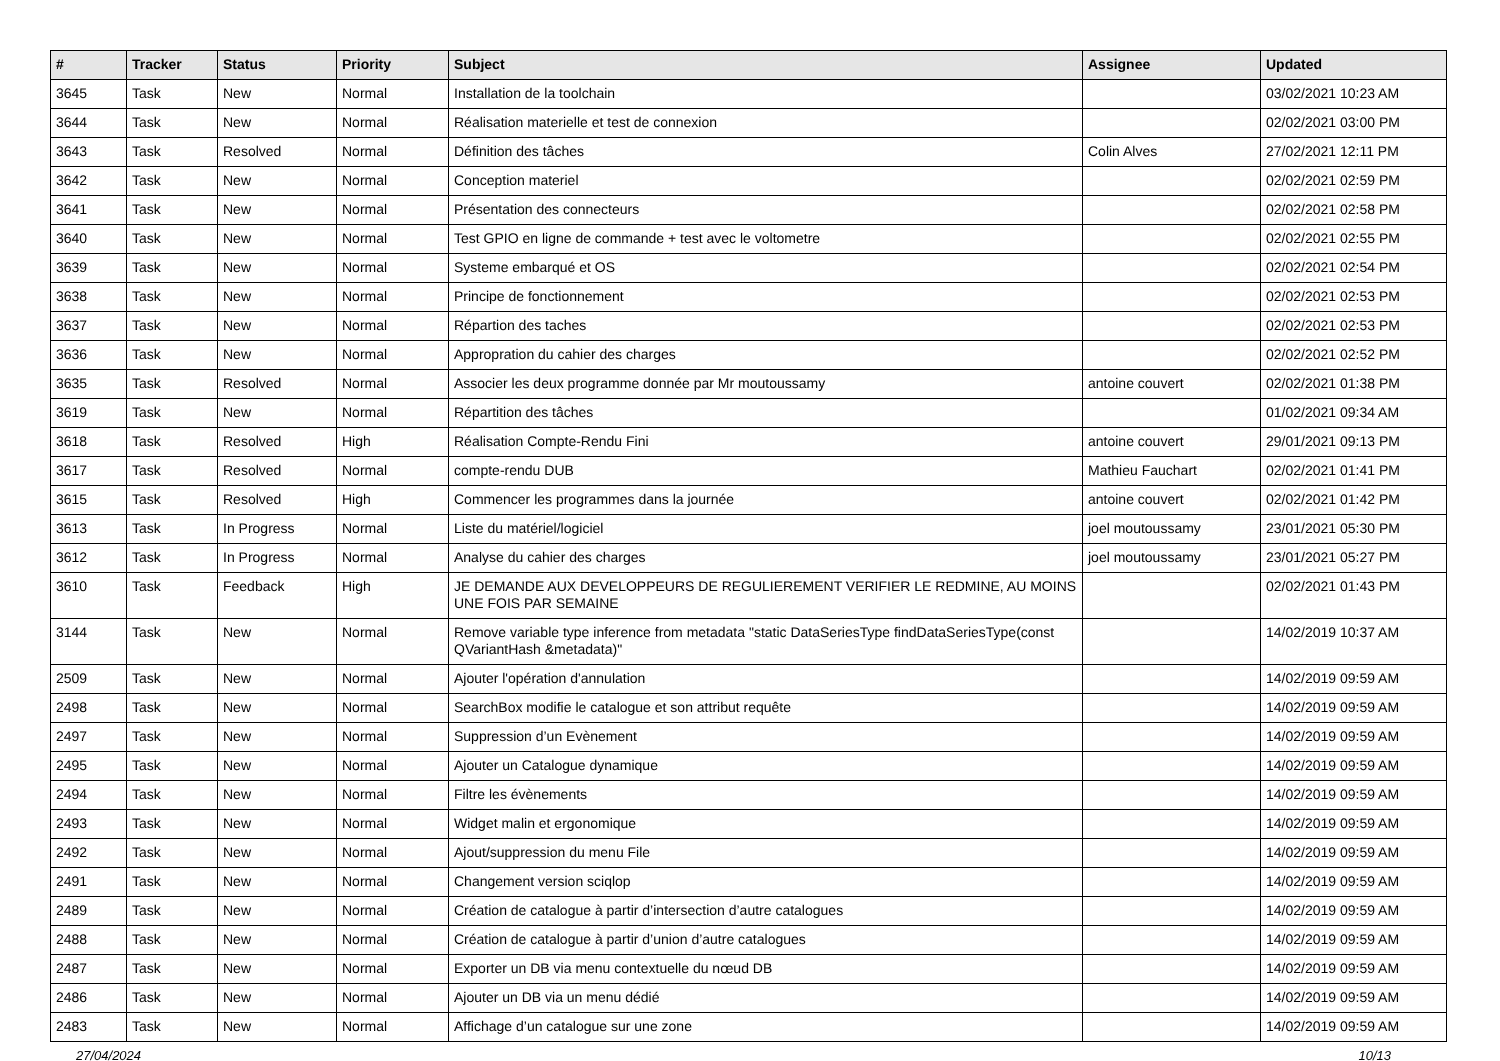| # | Tracker | Status | Priority | Subject | Assignee | Updated |
| --- | --- | --- | --- | --- | --- | --- |
| 3645 | Task | New | Normal | Installation de la toolchain | | 03/02/2021 10:23 AM |
| 3644 | Task | New | Normal | Réalisation materielle et test de connexion | | 02/02/2021 03:00 PM |
| 3643 | Task | Resolved | Normal | Définition des tâches | Colin Alves | 27/02/2021 12:11 PM |
| 3642 | Task | New | Normal | Conception materiel | | 02/02/2021 02:59 PM |
| 3641 | Task | New | Normal | Présentation des connecteurs | | 02/02/2021 02:58 PM |
| 3640 | Task | New | Normal | Test GPIO en ligne de commande + test avec le voltometre | | 02/02/2021 02:55 PM |
| 3639 | Task | New | Normal | Systeme embarqué et OS | | 02/02/2021 02:54 PM |
| 3638 | Task | New | Normal | Principe de fonctionnement | | 02/02/2021 02:53 PM |
| 3637 | Task | New | Normal | Répartion des taches | | 02/02/2021 02:53 PM |
| 3636 | Task | New | Normal | Appropration du cahier des charges | | 02/02/2021 02:52 PM |
| 3635 | Task | Resolved | Normal | Associer les deux programme donnée par Mr moutoussamy | antoine couvert | 02/02/2021 01:38 PM |
| 3619 | Task | New | Normal | Répartition des tâches | | 01/02/2021 09:34 AM |
| 3618 | Task | Resolved | High | Réalisation Compte-Rendu Fini | antoine couvert | 29/01/2021 09:13 PM |
| 3617 | Task | Resolved | Normal | compte-rendu DUB | Mathieu Fauchart | 02/02/2021 01:41 PM |
| 3615 | Task | Resolved | High | Commencer les programmes dans la journée | antoine couvert | 02/02/2021 01:42 PM |
| 3613 | Task | In Progress | Normal | Liste du matériel/logiciel | joel moutoussamy | 23/01/2021 05:30 PM |
| 3612 | Task | In Progress | Normal | Analyse du cahier des charges | joel moutoussamy | 23/01/2021 05:27 PM |
| 3610 | Task | Feedback | High | JE DEMANDE AUX DEVELOPPEURS DE REGULIEREMENT VERIFIER LE REDMINE, AU MOINS UNE FOIS PAR SEMAINE | | 02/02/2021 01:43 PM |
| 3144 | Task | New | Normal | Remove variable type inference from metadata "static DataSeriesType findDataSeriesType(const QVariantHash &metadata)" | | 14/02/2019 10:37 AM |
| 2509 | Task | New | Normal | Ajouter l'opération d'annulation | | 14/02/2019 09:59 AM |
| 2498 | Task | New | Normal | SearchBox modifie le catalogue et son attribut requête | | 14/02/2019 09:59 AM |
| 2497 | Task | New | Normal | Suppression d’un Evènement | | 14/02/2019 09:59 AM |
| 2495 | Task | New | Normal | Ajouter un Catalogue dynamique | | 14/02/2019 09:59 AM |
| 2494 | Task | New | Normal | Filtre les évènements | | 14/02/2019 09:59 AM |
| 2493 | Task | New | Normal | Widget malin et ergonomique | | 14/02/2019 09:59 AM |
| 2492 | Task | New | Normal | Ajout/suppression du menu File | | 14/02/2019 09:59 AM |
| 2491 | Task | New | Normal | Changement version sciqlop | | 14/02/2019 09:59 AM |
| 2489 | Task | New | Normal | Création de catalogue à partir d’intersection d’autre catalogues | | 14/02/2019 09:59 AM |
| 2488 | Task | New | Normal | Création de catalogue à partir d’union d’autre catalogues | | 14/02/2019 09:59 AM |
| 2487 | Task | New | Normal | Exporter un DB via menu contextuelle du nœud DB | | 14/02/2019 09:59 AM |
| 2486 | Task | New | Normal | Ajouter un DB via un menu dédié | | 14/02/2019 09:59 AM |
| 2483 | Task | New | Normal | Affichage d’un catalogue sur une zone | | 14/02/2019 09:59 AM |
27/04/2024 10/13